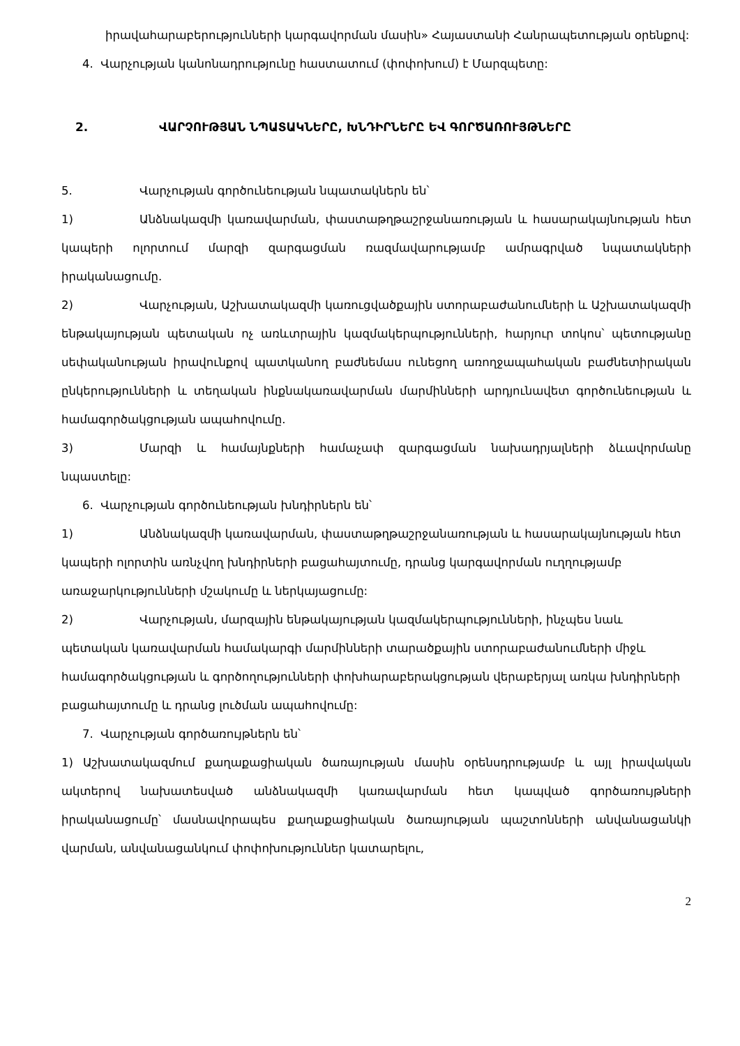իրավահարաբերությունների կարգավորման մասին» Հայաստանի Հանրապետության օրենքով:
4. Վարչության կանոնադրությունը հաստատում (փոփոխում) է Մարզպետը:
2. ՎԱՐՉՈՒԹՅԱՆ ՆՊԱՏԱԿՆԵՐԸ, ԽՆԴԻՐՆԵՐԸ ԵՎ ԳՈՐԾԱՌՈՒՅԹՆԵՐԸ
5. Վարչության գործունեության նպատակներն են՝
1) Անձնակազմի կառավարման, փաստաթղթաշրջանառության և հասարակայնության հետ կապերի ոլորտում մարզի զարգացման ռազմավարությամբ ամրագրված նպատակների իրականացումը.
2) Վարչության, Աշխատակազմի կառուցվածքային ստորաբաժանումների և Աշխատակազմի ենթակայության պետական ոչ առևտրային կազմակերպությունների, հարյուր տոկոս՝ պետությանը սեփականության իրավունքով պատկանող բաժնեմաս ունեցող առողջապահական բաժնետիրական ընկերությունների և տեղական ինքնակառավարման մարմինների արդյունավետ գործունեության և համագործակցության ապահովումը.
3) Մարզի և համայնքների համաչափ զարգացման նախադրյալների ձևավորմանը նպաստելը:
6. Վարչության գործունեության խնդիրներն են՝
1) Անձնակազմի կառավարման, փաստաթղթաշրջանառության և հասարակայնության հետ կապերի ոլորտին առնչվող խնդիրների բացահայտումը, դրանց կարգավորման ուղղությամբ առաջարկությունների մշակումը և ներկայացումը:
2) Վարչության, մարզային ենթակայության կազմակերպությունների, ինչպես նաև պետական կառավարման համակարգի մարմինների տարածքային ստորաբաժանումների միջև համագործակցության և գործողությունների փոխհարաբերակցության վերաբերյալ առկա խնդիրների բացահայտումը և դրանց լուծման ապահովումը:
7. Վարչության գործառույթներն են՝
1) Աշխատակազմում քաղաքացիական ծառայության մասին օրենսդրությամբ և այլ իրավական ակտերով նախատեսված անձնակազմի կառավարման հետ կապված գործառույթների իրականացումը՝ մասնավորապես քաղաքացիական ծառայության պաշտոնների անվանացանկի վարման, անվանացանկում փոփոխություններ կատարելու,
2